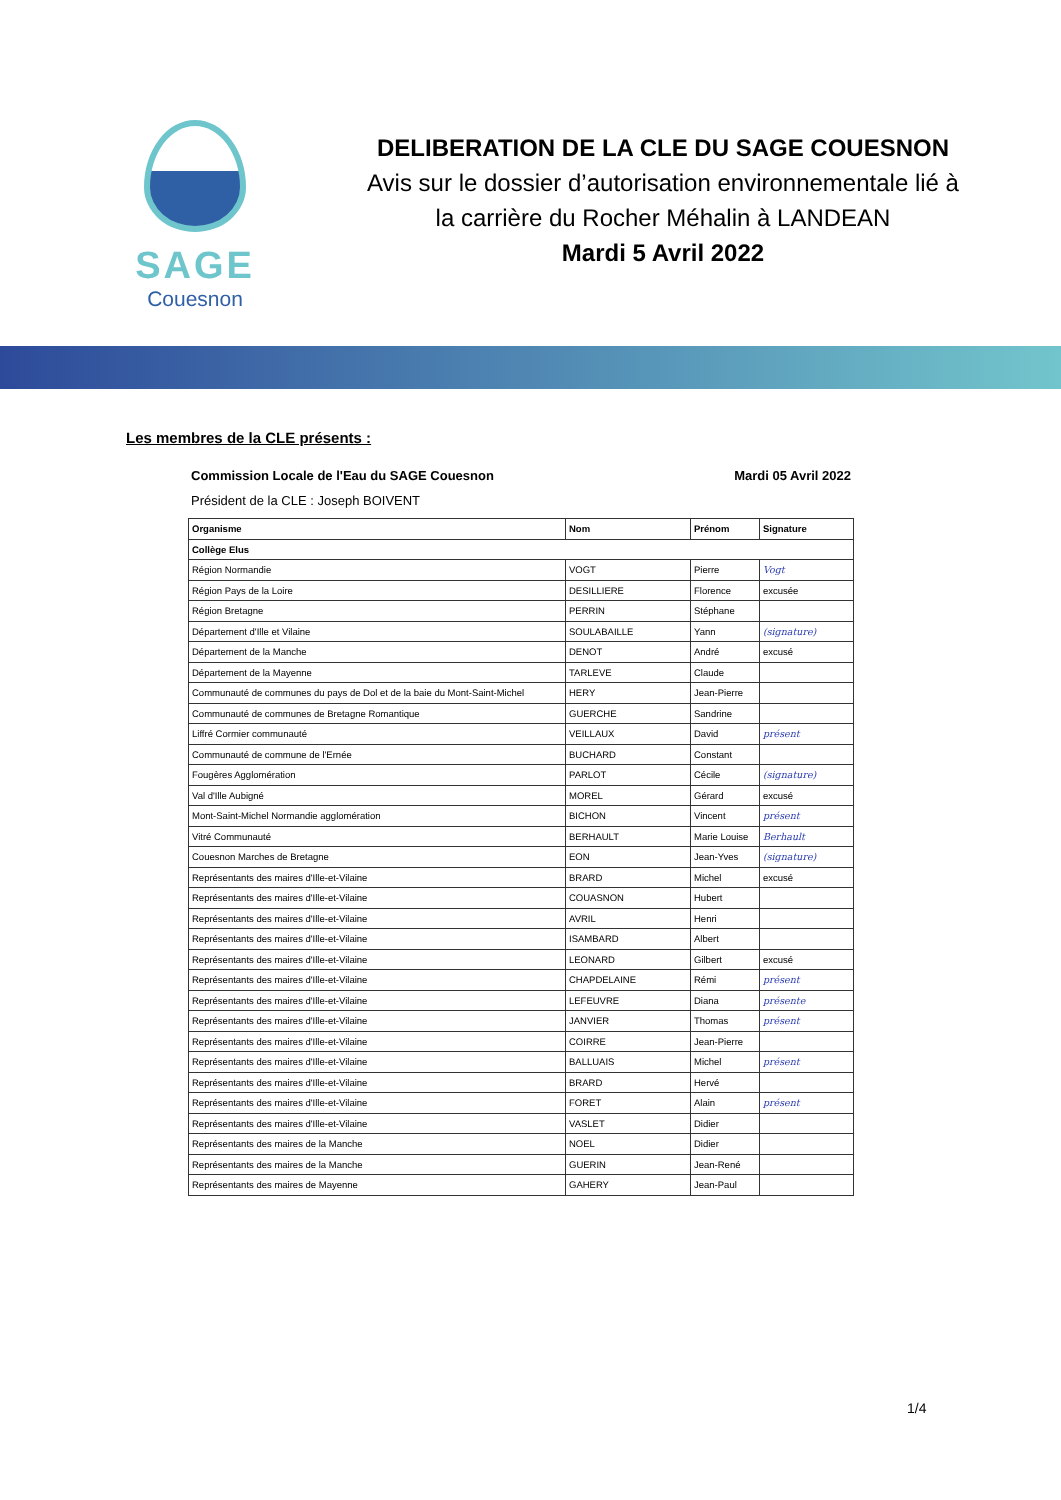SAGE
Couesnon
DELIBERATION DE LA CLE DU SAGE COUESNON
Avis sur le dossier d’autorisation environnementale lié à
la carrière du Rocher Méhalin à LANDEAN
Mardi 5 Avril 2022
Les membres de la CLE présents :
Commission Locale de l'Eau du SAGE Couesnon Mardi 05 Avril 2022
Président de la CLE : Joseph BOIVENT
| Organisme | Nom | Prénom | Signature |
| --- | --- | --- | --- |
| Collège Elus | | | |
| Région Normandie | VOGT | Pierre | Vogt |
| Région Pays de la Loire | DESILLIERE | Florence | excusée |
| Région Bretagne | PERRIN | Stéphane | |
| Département d'Ille et Vilaine | SOULABAILLE | Yann | (signature) |
| Département de la Manche | DENOT | André | excusé |
| Département de la Mayenne | TARLEVE | Claude | |
| Communauté de communes du pays de Dol et de la baie du Mont-Saint-Michel | HERY | Jean-Pierre | |
| Communauté de communes de Bretagne Romantique | GUERCHE | Sandrine | |
| Liffré Cormier communauté | VEILLAUX | David | présent |
| Communauté de commune de l'Ernée | BUCHARD | Constant | |
| Fougères Agglomération | PARLOT | Cécile | (signature) |
| Val d'Ille Aubigné | MOREL | Gérard | excusé |
| Mont-Saint-Michel Normandie agglomération | BICHON | Vincent | présent |
| Vitré Communauté | BERHAULT | Marie Louise | Berhault |
| Couesnon Marches de Bretagne | EON | Jean-Yves | (signature) |
| Représentants des maires d'Ille-et-Vilaine | BRARD | Michel | excusé |
| Représentants des maires d'Ille-et-Vilaine | COUASNON | Hubert | |
| Représentants des maires d'Ille-et-Vilaine | AVRIL | Henri | |
| Représentants des maires d'Ille-et-Vilaine | ISAMBARD | Albert | |
| Représentants des maires d'Ille-et-Vilaine | LEONARD | Gilbert | excusé |
| Représentants des maires d'Ille-et-Vilaine | CHAPDELAINE | Rémi | présent |
| Représentants des maires d'Ille-et-Vilaine | LEFEUVRE | Diana | présente |
| Représentants des maires d'Ille-et-Vilaine | JANVIER | Thomas | présent |
| Représentants des maires d'Ille-et-Vilaine | COIRRE | Jean-Pierre | |
| Représentants des maires d'Ille-et-Vilaine | BALLUAIS | Michel | présent |
| Représentants des maires d'Ille-et-Vilaine | BRARD | Hervé | |
| Représentants des maires d'Ille-et-Vilaine | FORET | Alain | présent |
| Représentants des maires d'Ille-et-Vilaine | VASLET | Didier | |
| Représentants des maires de la Manche | NOEL | Didier | |
| Représentants des maires de la Manche | GUERIN | Jean-René | |
| Représentants des maires de Mayenne | GAHERY | Jean-Paul | |
1/4